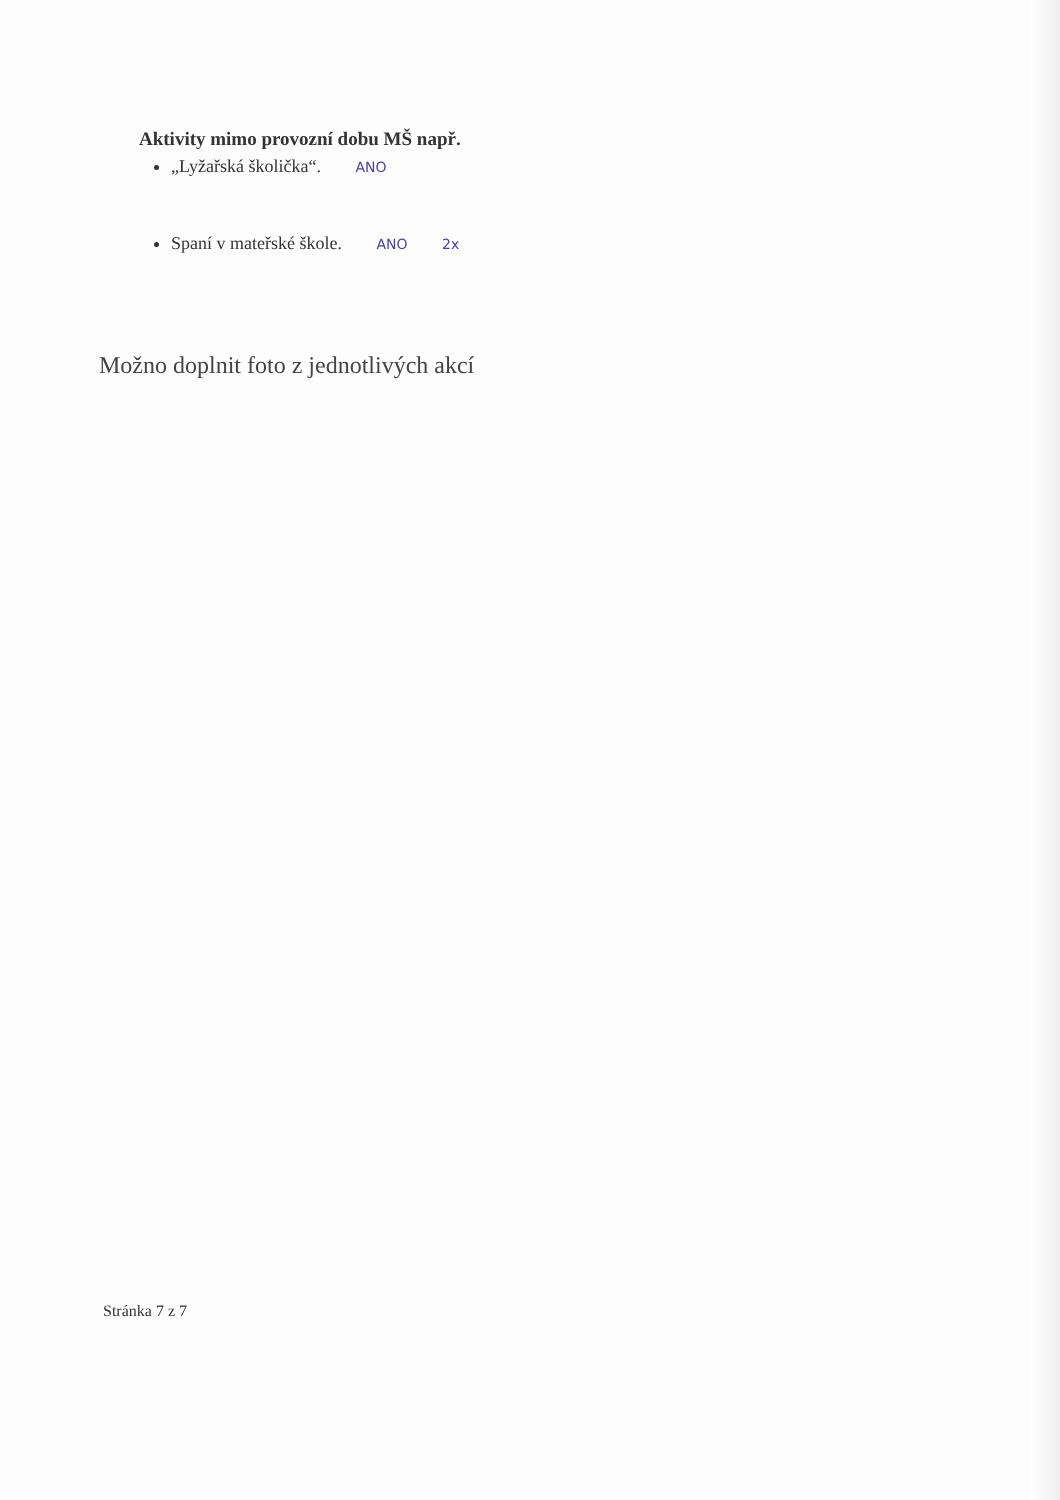Aktivity mimo provozní dobu MŠ např.
„Lyžařská školička“. ANO
Spaní v mateřské škole. ANO 2x
Možno doplnit foto z jednotlivých akcí
Stránka 7 z 7